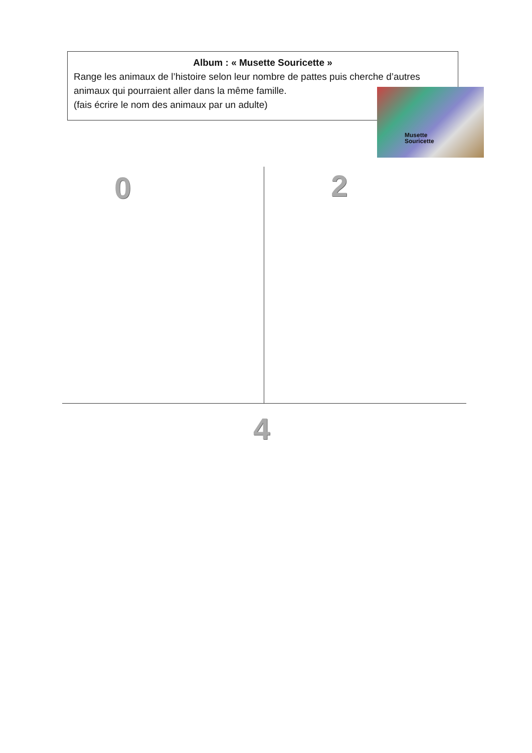Album : « Musette Souricette »
Range les animaux de l’histoire selon leur nombre de pattes puis cherche d’autres animaux qui pourraient aller dans la même famille.
(fais écrire le nom des animaux par un adulte)
Musette
Souricette
0 2
4